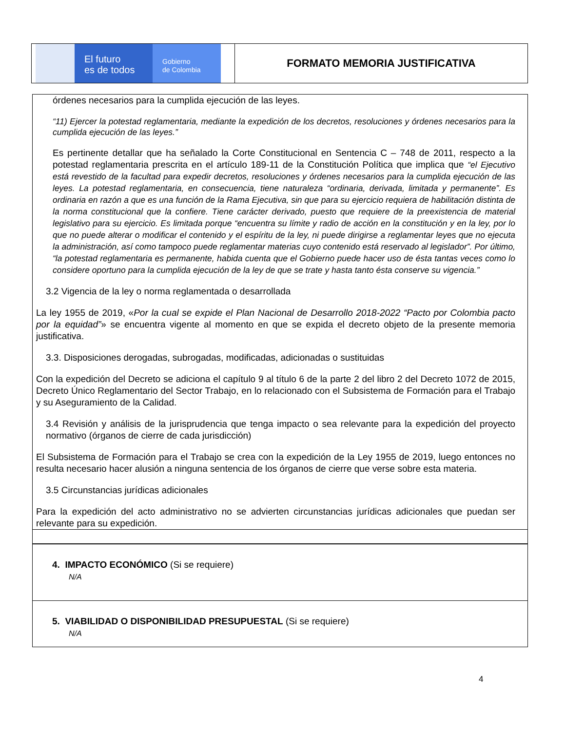El futuro
es de todos
Gobierno
de Colombia
FORMATO MEMORIA JUSTIFICATIVA
órdenes necesarios para la cumplida ejecución de las leyes.
“11) Ejercer la potestad reglamentaria, mediante la expedición de los decretos, resoluciones y órdenes necesarios para la cumplida ejecución de las leyes.”
Es pertinente detallar que ha señalado la Corte Constitucional en Sentencia C – 748 de 2011, respecto a la potestad reglamentaria prescrita en el artículo 189-11 de la Constitución Política que implica que “el Ejecutivo está revestido de la facultad para expedir decretos, resoluciones y órdenes necesarios para la cumplida ejecución de las leyes. La potestad reglamentaria, en consecuencia, tiene naturaleza “ordinaria, derivada, limitada y permanente”. Es ordinaria en razón a que es una función de la Rama Ejecutiva, sin que para su ejercicio requiera de habilitación distinta de la norma constitucional que la confiere. Tiene carácter derivado, puesto que requiere de la preexistencia de material legislativo para su ejercicio. Es limitada porque “encuentra su límite y radio de acción en la constitución y en la ley, por lo que no puede alterar o modificar el contenido y el espíritu de la ley, ni puede dirigirse a reglamentar leyes que no ejecuta la administración, así como tampoco puede reglamentar materias cuyo contenido está reservado al legislador”. Por último, “la potestad reglamentaria es permanente, habida cuenta que el Gobierno puede hacer uso de ésta tantas veces como lo considere oportuno para la cumplida ejecución de la ley de que se trate y hasta tanto ésta conserve su vigencia.”
3.2 Vigencia de la ley o norma reglamentada o desarrollada
La ley 1955 de 2019, «Por la cual se expide el Plan Nacional de Desarrollo 2018-2022 “Pacto por Colombia pacto por la equidad”» se encuentra vigente al momento en que se expida el decreto objeto de la presente memoria justificativa.
3.3. Disposiciones derogadas, subrogadas, modificadas, adicionadas o sustituidas
Con la expedición del Decreto se adiciona el capítulo 9 al título 6 de la parte 2 del libro 2 del Decreto 1072 de 2015, Decreto Único Reglamentario del Sector Trabajo, en lo relacionado con el Subsistema de Formación para el Trabajo y su Aseguramiento de la Calidad.
3.4 Revisión y análisis de la jurisprudencia que tenga impacto o sea relevante para la expedición del proyecto normativo (órganos de cierre de cada jurisdicción)
El Subsistema de Formación para el Trabajo se crea con la expedición de la Ley 1955 de 2019, luego entonces no resulta necesario hacer alusión a ninguna sentencia de los órganos de cierre que verse sobre esta materia.
3.5 Circunstancias jurídicas adicionales
Para la expedición del acto administrativo no se advierten circunstancias jurídicas adicionales que puedan ser relevante para su expedición.
4. IMPACTO ECONÓMICO (Si se requiere)
N/A
5. VIABILIDAD O DISPONIBILIDAD PRESUPUESTAL (Si se requiere)
N/A
4